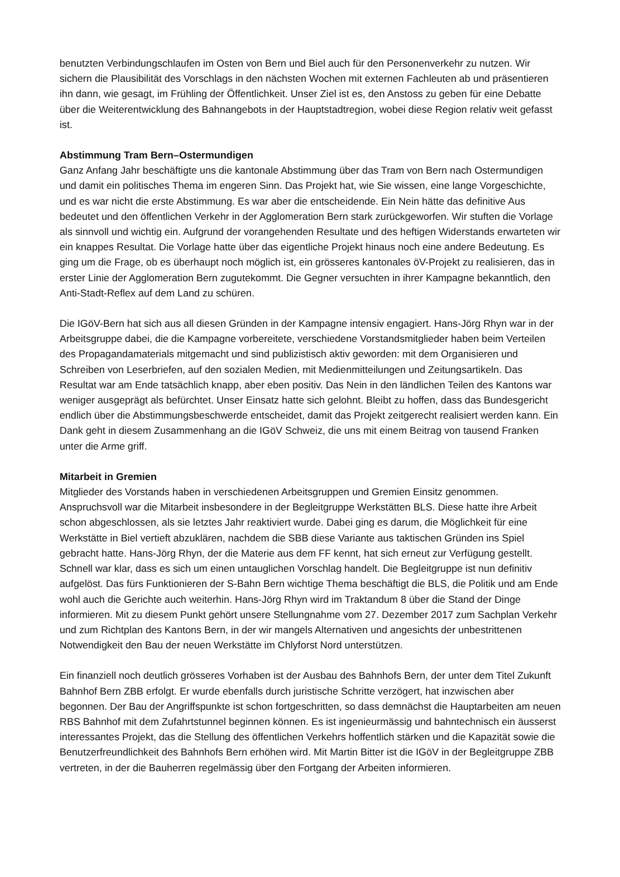benutzten Verbindungschlaufen im Osten von Bern und Biel auch für den Personenverkehr zu nutzen. Wir sichern die Plausibilität des Vorschlags in den nächsten Wochen mit externen Fachleuten ab und präsentieren ihn dann, wie gesagt, im Frühling der Öffentlichkeit. Unser Ziel ist es, den Anstoss zu geben für eine Debatte über die Weiterentwicklung des Bahnangebots in der Hauptstadtregion, wobei diese Region relativ weit gefasst ist.
Abstimmung Tram Bern–Ostermundigen
Ganz Anfang Jahr beschäftigte uns die kantonale Abstimmung über das Tram von Bern nach Ostermundigen und damit ein politisches Thema im engeren Sinn. Das Projekt hat, wie Sie wissen, eine lange Vorgeschichte, und es war nicht die erste Abstimmung. Es war aber die entscheidende. Ein Nein hätte das definitive Aus bedeutet und den öffentlichen Verkehr in der Agglomeration Bern stark zurückgeworfen. Wir stuften die Vorlage als sinnvoll und wichtig ein. Aufgrund der vorangehenden Resultate und des heftigen Widerstands erwarteten wir ein knappes Resultat. Die Vorlage hatte über das eigentliche Projekt hinaus noch eine andere Bedeutung. Es ging um die Frage, ob es überhaupt noch möglich ist, ein grösseres kantonales öV-Projekt zu realisieren, das in erster Linie der Agglomeration Bern zugutekommt. Die Gegner versuchten in ihrer Kampagne bekanntlich, den Anti-Stadt-Reflex auf dem Land zu schüren.
Die IGöV-Bern hat sich aus all diesen Gründen in der Kampagne intensiv engagiert. Hans-Jörg Rhyn war in der Arbeitsgruppe dabei, die die Kampagne vorbereitete, verschiedene Vorstandsmitglieder haben beim Verteilen des Propagandamaterials mitgemacht und sind publizistisch aktiv geworden: mit dem Organisieren und Schreiben von Leserbriefen, auf den sozialen Medien, mit Medienmitteilungen und Zeitungsartikeln. Das Resultat war am Ende tatsächlich knapp, aber eben positiv. Das Nein in den ländlichen Teilen des Kantons war weniger ausgeprägt als befürchtet. Unser Einsatz hatte sich gelohnt. Bleibt zu hoffen, dass das Bundesgericht endlich über die Abstimmungsbeschwerde entscheidet, damit das Projekt zeitgerecht realisiert werden kann. Ein Dank geht in diesem Zusammenhang an die IGöV Schweiz, die uns mit einem Beitrag von tausend Franken unter die Arme griff.
Mitarbeit in Gremien
Mitglieder des Vorstands haben in verschiedenen Arbeitsgruppen und Gremien Einsitz genommen. Anspruchsvoll war die Mitarbeit insbesondere in der Begleitgruppe Werkstätten BLS. Diese hatte ihre Arbeit schon abgeschlossen, als sie letztes Jahr reaktiviert wurde. Dabei ging es darum, die Möglichkeit für eine Werkstätte in Biel vertieft abzuklären, nachdem die SBB diese Variante aus taktischen Gründen ins Spiel gebracht hatte. Hans-Jörg Rhyn, der die Materie aus dem FF kennt, hat sich erneut zur Verfügung gestellt. Schnell war klar, dass es sich um einen untauglichen Vorschlag handelt. Die Begleitgruppe ist nun definitiv aufgelöst. Das fürs Funktionieren der S-Bahn Bern wichtige Thema beschäftigt die BLS, die Politik und am Ende wohl auch die Gerichte auch weiterhin. Hans-Jörg Rhyn wird im Traktandum 8 über die Stand der Dinge informieren. Mit zu diesem Punkt gehört unsere Stellungnahme vom 27. Dezember 2017 zum Sachplan Verkehr und zum Richtplan des Kantons Bern, in der wir mangels Alternativen und angesichts der unbestrittenen Notwendigkeit den Bau der neuen Werkstätte im Chlyforst Nord unterstützen.
Ein finanziell noch deutlich grösseres Vorhaben ist der Ausbau des Bahnhofs Bern, der unter dem Titel Zukunft Bahnhof Bern ZBB erfolgt. Er wurde ebenfalls durch juristische Schritte verzögert, hat inzwischen aber begonnen. Der Bau der Angriffspunkte ist schon fortgeschritten, so dass demnächst die Hauptarbeiten am neuen RBS Bahnhof mit dem Zufahrtstunnel beginnen können. Es ist ingenieurmässig und bahntechnisch ein äusserst interessantes Projekt, das die Stellung des öffentlichen Verkehrs hoffentlich stärken und die Kapazität sowie die Benutzerfreundlichkeit des Bahnhofs Bern erhöhen wird. Mit Martin Bitter ist die IGöV in der Begleitgruppe ZBB vertreten, in der die Bauherren regelmässig über den Fortgang der Arbeiten informieren.